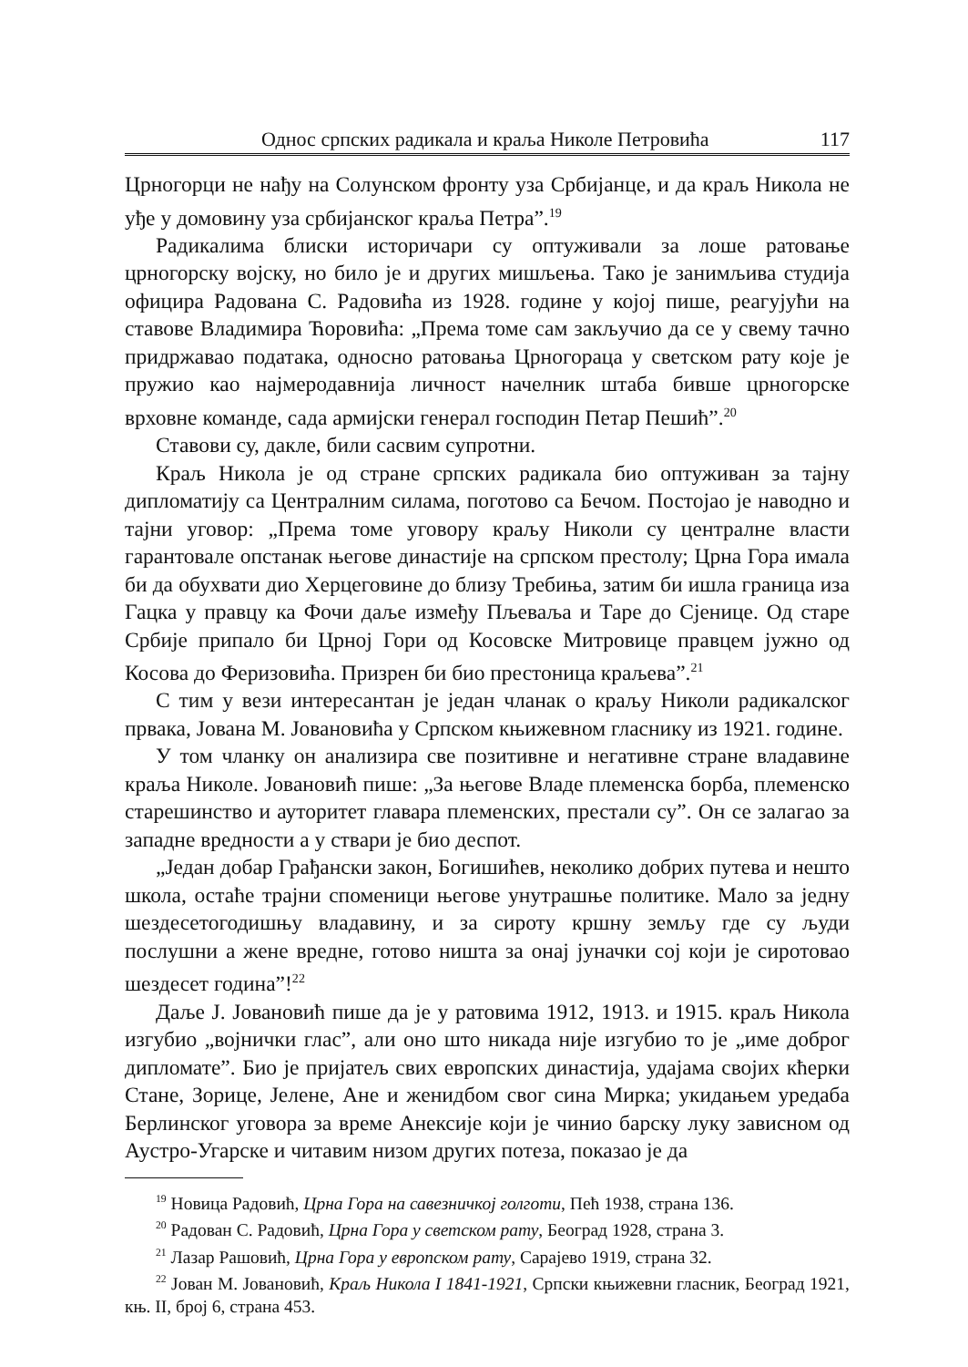Однос српских радикала и краља Николе Петровића 117
Црногорци не нађу на Солунском фронту уза Србијанце, и да краљ Никола не уђе у домовину уза србијанског краља Петра”.<sup>19</sup>
Радикалима блиски историчари су оптуживали за лоше ратовање црногорску војску, но било је и других мишљења. Тако је занимљива студија официра Радована С. Радовића из 1928. године у којој пише, реагујући на ставове Владимира Ћоровића: „Према томе сам закључио да се у свему тачно придржавао података, односно ратовања Црногораца у светском рату које је пружио као најмеродавнија личност начелник штаба бивше црногорске врховне команде, сада армијски генерал господин Петар Пешић”.<sup>20</sup>
Ставови су, дакле, били сасвим супротни.
Краљ Никола је од стране српских радикала био оптуживан за тајну дипломатију са Централним силама, поготово са Бечом. Постојао је наводно и тајни уговор: „Према томе уговору краљу Николи су централне власти гарантовале опстанак његове династије на српском престолу; Црна Гора имала би да обухвати дио Херцеговине до близу Требиња, затим би ишла граница иза Гацка у правцу ка Фочи даље између Пљеваља и Таре до Сјенице. Од старе Србије припало би Црној Гори од Косовске Митровице правцем јужно од Косова до Феризовића. Призрен би био престоница краљева”.<sup>21</sup>
С тим у вези интересантан је један чланак о краљу Николи радикалског првака, Јована М. Јовановића у Српском књижевном гласнику из 1921. године.
У том чланку он анализира све позитивне и негативне стране владавине краља Николе. Јовановић пише: „За његове Владе племенска борба, племенско старешинство и ауторитет главара племенских, престали су”. Он се залагао за западне вредности а у ствари је био деспот.
„Један добар Грађански закон, Богишићев, неколико добрих путева и нешто школа, остаће трајни споменици његове унутрашње политике. Мало за једну шездесетогодишњу владавину, и за сироту кршну земљу где су људи послушни а жене вредне, готово ништа за онај јуначки сој који је сиротовао шездесет година”!<sup>22</sup>
Даље Ј. Јовановић пише да је у ратовима 1912, 1913. и 1915. краљ Никола изгубио „војнички глас”, али оно што никада није изгубио то је „име доброг дипломате”. Био је пријатељ свих европских династија, удајама својих кћерки Стане, Зорице, Јелене, Ане и женидбом свог сина Мирка; укидањем уредаба Берлинског уговора за време Анексије који је чинио барску луку зависном од Аустро-Угарске и читавим низом других потеза, показао је да
<sup>19</sup> Новица Радовић, Црна Гора на савезничкој голготи, Пећ 1938, страна 136.
<sup>20</sup> Радован С. Радовић, Црна Гора у светском рату, Београд 1928, страна 3.
<sup>21</sup> Лазар Рашовић, Црна Гора у европском рату, Сарајево 1919, страна 32.
<sup>22</sup> Јован М. Јовановић, Краљ Никола I 1841-1921, Српски књижевни гласник, Београд 1921, књ. II, број 6, страна 453.